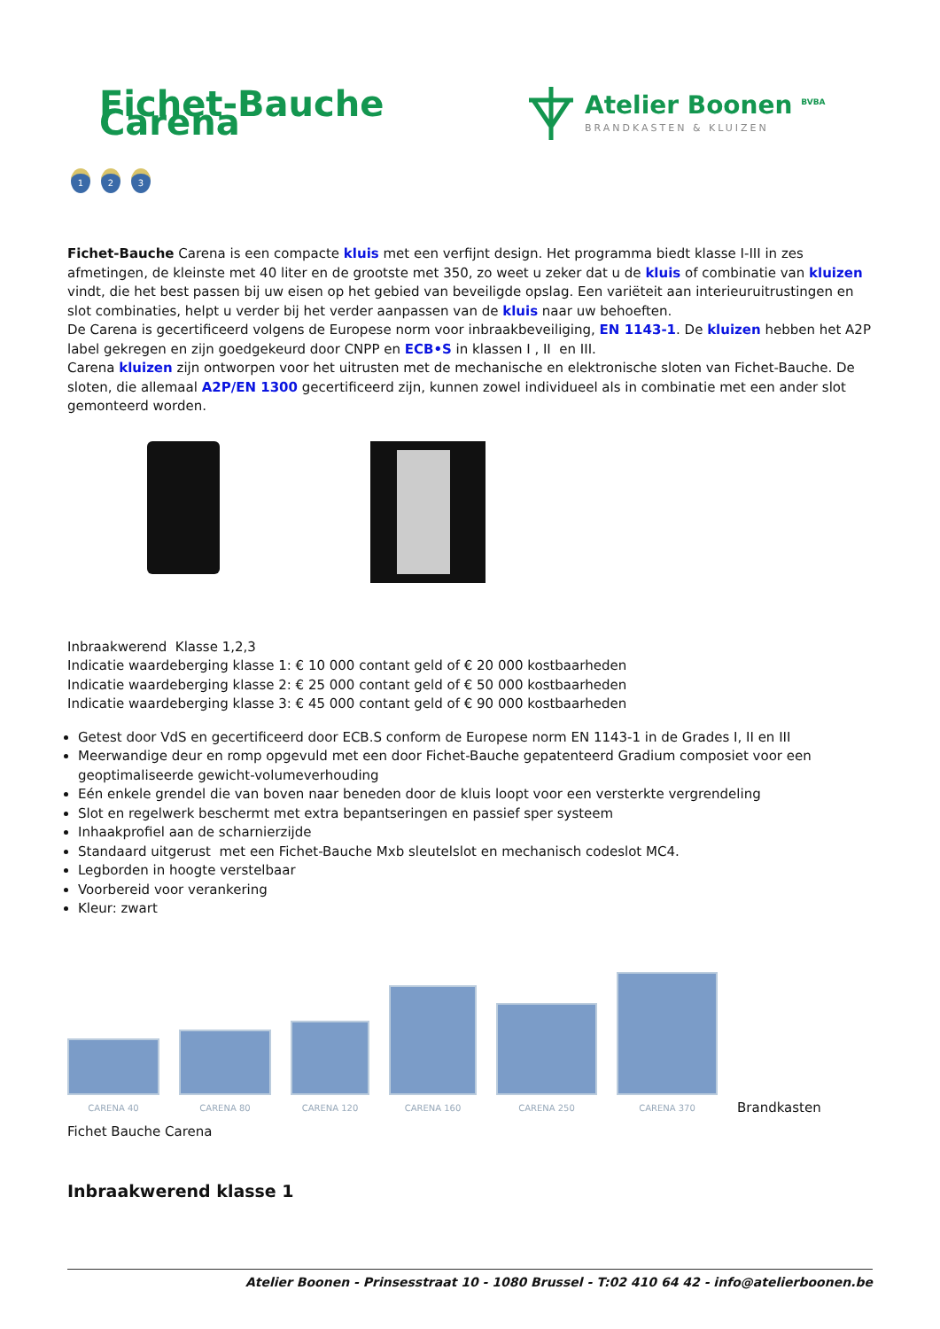Fichet-Bauche Carena
Atelier Boonen <sup>BVBA</sup>
BRANDKASTEN & KLUIZEN
1 2 3
Fichet-Bauche Carena is een compacte kluis met een verfijnt design. Het programma biedt klasse I-III in zes afmetingen, de kleinste met 40 liter en de grootste met 350, zo weet u zeker dat u de kluis of combinatie van kluizen vindt, die het best passen bij uw eisen op het gebied van beveiligde opslag. Een variëteit aan interieuruitrustingen en slot combinaties, helpt u verder bij het verder aanpassen van de kluis naar uw behoeften.
De Carena is gecertificeerd volgens de Europese norm voor inbraakbeveiliging, EN 1143-1. De kluizen hebben het A2P label gekregen en zijn goedgekeurd door CNPP en ECB•S in klassen I , II en III.
Carena kluizen zijn ontworpen voor het uitrusten met de mechanische en elektronische sloten van Fichet-Bauche. De sloten, die allemaal A2P/EN 1300 gecertificeerd zijn, kunnen zowel individueel als in combinatie met een ander slot gemonteerd worden.
Inbraakwerend Klasse 1,2,3
Indicatie waardeberging klasse 1: € 10 000 contant geld of € 20 000 kostbaarheden
Indicatie waardeberging klasse 2: € 25 000 contant geld of € 50 000 kostbaarheden
Indicatie waardeberging klasse 3: € 45 000 contant geld of € 90 000 kostbaarheden
Getest door VdS en gecertificeerd door ECB.S conform de Europese norm EN 1143-1 in de Grades I, II en III
Meerwandige deur en romp opgevuld met een door Fichet-Bauche gepatenteerd Gradium composiet voor een geoptimaliseerde gewicht-volumeverhouding
Eén enkele grendel die van boven naar beneden door de kluis loopt voor een versterkte vergrendeling
Slot en regelwerk beschermt met extra bepantseringen en passief sper systeem
Inhaakprofiel aan de scharnierzijde
Standaard uitgerust met een Fichet-Bauche Mxb sleutelslot en mechanisch codeslot MC4.
Legborden in hoogte verstelbaar
Voorbereid voor verankering
Kleur: zwart
CARENA 40
CARENA 80
CARENA 120
CARENA 160
CARENA 250
CARENA 370
Brandkasten
Fichet Bauche Carena
Inbraakwerend klasse 1
Atelier Boonen - Prinsesstraat 10 - 1080 Brussel - T:02 410 64 42 - info@atelierboonen.be